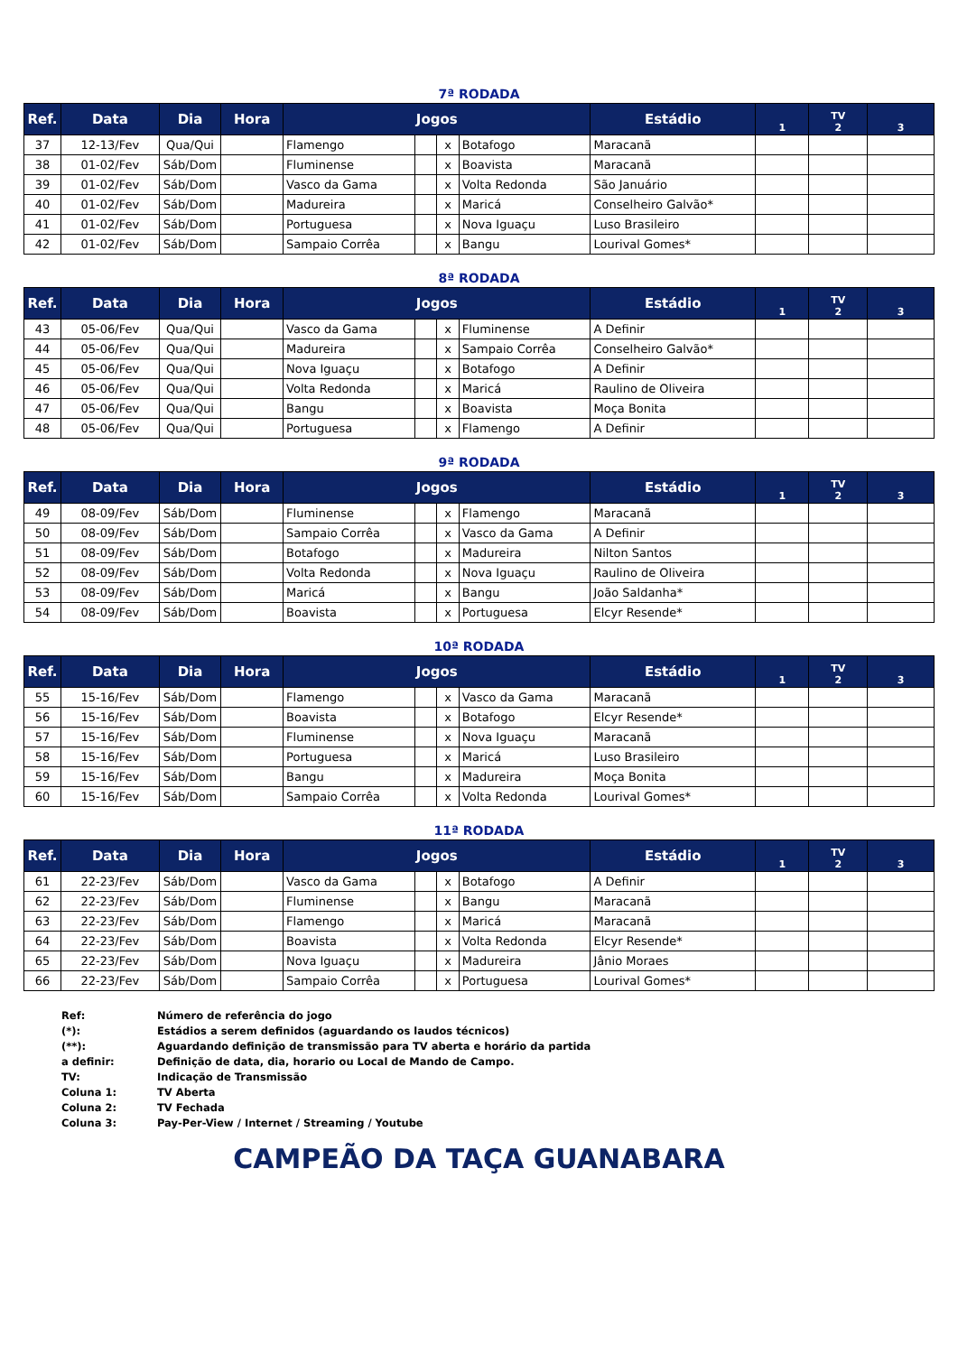7ª RODADA
| Ref. | Data | Dia | Hora | Jogos | | | | Estádio | 1 | TV 2 | 3 |
| --- | --- | --- | --- | --- | --- | --- | --- | --- | --- | --- | --- |
| 37 | 12-13/Fev | Qua/Qui | | Flamengo | | x | Botafogo | Maracanã | | | |
| 38 | 01-02/Fev | Sáb/Dom | | Fluminense | | x | Boavista | Maracanã | | | |
| 39 | 01-02/Fev | Sáb/Dom | | Vasco da Gama | | x | Volta Redonda | São Januário | | | |
| 40 | 01-02/Fev | Sáb/Dom | | Madureira | | x | Maricá | Conselheiro Galvão* | | | |
| 41 | 01-02/Fev | Sáb/Dom | | Portuguesa | | x | Nova Iguaçu | Luso Brasileiro | | | |
| 42 | 01-02/Fev | Sáb/Dom | | Sampaio Corrêa | | x | Bangu | Lourival Gomes* | | | |
8ª RODADA
| Ref. | Data | Dia | Hora | Jogos | | | | Estádio | 1 | TV 2 | 3 |
| --- | --- | --- | --- | --- | --- | --- | --- | --- | --- | --- | --- |
| 43 | 05-06/Fev | Qua/Qui | | Vasco da Gama | | x | Fluminense | A Definir | | | |
| 44 | 05-06/Fev | Qua/Qui | | Madureira | | x | Sampaio Corrêa | Conselheiro Galvão* | | | |
| 45 | 05-06/Fev | Qua/Qui | | Nova Iguaçu | | x | Botafogo | A Definir | | | |
| 46 | 05-06/Fev | Qua/Qui | | Volta Redonda | | x | Maricá | Raulino de Oliveira | | | |
| 47 | 05-06/Fev | Qua/Qui | | Bangu | | x | Boavista | Moça Bonita | | | |
| 48 | 05-06/Fev | Qua/Qui | | Portuguesa | | x | Flamengo | A Definir | | | |
9ª RODADA
| Ref. | Data | Dia | Hora | Jogos | | | | Estádio | 1 | TV 2 | 3 |
| --- | --- | --- | --- | --- | --- | --- | --- | --- | --- | --- | --- |
| 49 | 08-09/Fev | Sáb/Dom | | Fluminense | | x | Flamengo | Maracanã | | | |
| 50 | 08-09/Fev | Sáb/Dom | | Sampaio Corrêa | | x | Vasco da Gama | A Definir | | | |
| 51 | 08-09/Fev | Sáb/Dom | | Botafogo | | x | Madureira | Nilton Santos | | | |
| 52 | 08-09/Fev | Sáb/Dom | | Volta Redonda | | x | Nova Iguaçu | Raulino de Oliveira | | | |
| 53 | 08-09/Fev | Sáb/Dom | | Maricá | | x | Bangu | João Saldanha* | | | |
| 54 | 08-09/Fev | Sáb/Dom | | Boavista | | x | Portuguesa | Elcyr Resende* | | | |
10ª RODADA
| Ref. | Data | Dia | Hora | Jogos | | | | Estádio | 1 | TV 2 | 3 |
| --- | --- | --- | --- | --- | --- | --- | --- | --- | --- | --- | --- |
| 55 | 15-16/Fev | Sáb/Dom | | Flamengo | | x | Vasco da Gama | Maracanã | | | |
| 56 | 15-16/Fev | Sáb/Dom | | Boavista | | x | Botafogo | Elcyr Resende* | | | |
| 57 | 15-16/Fev | Sáb/Dom | | Fluminense | | x | Nova Iguaçu | Maracanã | | | |
| 58 | 15-16/Fev | Sáb/Dom | | Portuguesa | | x | Maricá | Luso Brasileiro | | | |
| 59 | 15-16/Fev | Sáb/Dom | | Bangu | | x | Madureira | Moça Bonita | | | |
| 60 | 15-16/Fev | Sáb/Dom | | Sampaio Corrêa | | x | Volta Redonda | Lourival Gomes* | | | |
11ª RODADA
| Ref. | Data | Dia | Hora | Jogos | | | | Estádio | 1 | TV 2 | 3 |
| --- | --- | --- | --- | --- | --- | --- | --- | --- | --- | --- | --- |
| 61 | 22-23/Fev | Sáb/Dom | | Vasco da Gama | | x | Botafogo | A Definir | | | |
| 62 | 22-23/Fev | Sáb/Dom | | Fluminense | | x | Bangu | Maracanã | | | |
| 63 | 22-23/Fev | Sáb/Dom | | Flamengo | | x | Maricá | Maracanã | | | |
| 64 | 22-23/Fev | Sáb/Dom | | Boavista | | x | Volta Redonda | Elcyr Resende* | | | |
| 65 | 22-23/Fev | Sáb/Dom | | Nova Iguaçu | | x | Madureira | Jânio Moraes | | | |
| 66 | 22-23/Fev | Sáb/Dom | | Sampaio Corrêa | | x | Portuguesa | Lourival Gomes* | | | |
| Ref: | Número de referência do jogo |
| (*): | Estádios a serem definidos (aguardando os laudos técnicos) |
| (**): | Aguardando definição de transmissão para TV aberta e horário da partida |
| a definir: | Definição de data, dia, horario ou Local de Mando de Campo. |
| TV: | Indicação de Transmissão |
| Coluna 1: | TV Aberta |
| Coluna 2: | TV Fechada |
| Coluna 3: | Pay-Per-View / Internet / Streaming / Youtube |
CAMPEÃO DA TAÇA GUANABARA